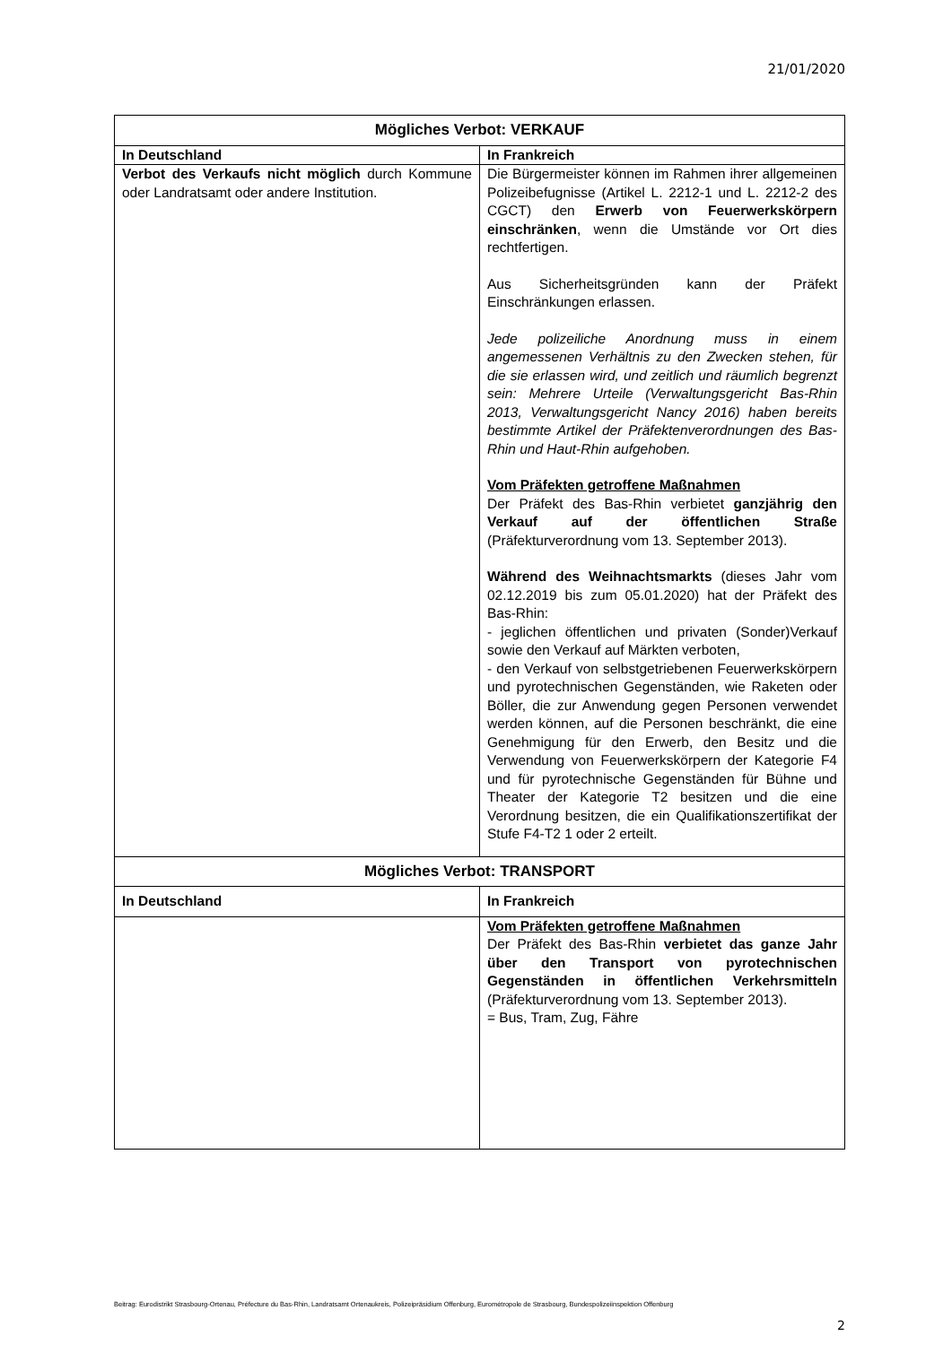21/01/2020
| Mögliches Verbot: VERKAUF | |
| --- | --- |
| In Deutschland | In Frankreich |
| Verbot des Verkaufs nicht möglich durch Kommune oder Landratsamt oder andere Institution. | Die Bürgermeister können im Rahmen ihrer allgemeinen Polizeibefugnisse (Artikel L. 2212-1 und L. 2212-2 des CGCT) den Erwerb von Feuerwerkskörpern einschränken , wenn die Umstände vor Ort dies rechtfertigen. Aus Sicherheitsgründen kann der Präfekt Einschränkungen erlassen. Jede polizeiliche Anordnung muss in einem angemessenen Verhältnis zu den Zwecken stehen, für die sie erlassen wird, und zeitlich und räumlich begrenzt sein: Mehrere Urteile (Verwaltungsgericht Bas-Rhin 2013, Verwaltungsgericht Nancy 2016) haben bereits bestimmte Artikel der Präfektenverordnungen des Bas-Rhin und Haut-Rhin aufgehoben. Vom Präfekten getroffene Maßnahmen Der Präfekt des Bas-Rhin verbietet ganzjährig den Verkauf auf der öffentlichen Straße (Präfekturverordnung vom 13. September 2013). Während des Weihnachtsmarkts (dieses Jahr vom 02.12.2019 bis zum 05.01.2020) hat der Präfekt des Bas-Rhin: - jeglichen öffentlichen und privaten (Sonder)Verkauf sowie den Verkauf auf Märkten verboten, - den Verkauf von selbstgetriebenen Feuerwerkskörpern und pyrotechnischen Gegenständen, wie Raketen oder Böller, die zur Anwendung gegen Personen verwendet werden können, auf die Personen beschränkt, die eine Genehmigung für den Erwerb, den Besitz und die Verwendung von Feuerwerkskörpern der Kategorie F4 und für pyrotechnische Gegenständen für Bühne und Theater der Kategorie T2 besitzen und die eine Verordnung besitzen, die ein Qualifikationszertifikat der Stufe F4-T2 1 oder 2 erteilt. |
| Mögliches Verbot: TRANSPORT | |
| In Deutschland | In Frankreich |
| | Vom Präfekten getroffene Maßnahmen Der Präfekt des Bas-Rhin verbietet das ganze Jahr über den Transport von pyrotechnischen Gegenständen in öffentlichen Verkehrsmitteln (Präfekturverordnung vom 13. September 2013). = Bus, Tram, Zug, Fähre |
Beitrag: Eurodistrikt Strasbourg-Ortenau, Préfecture du Bas-Rhin, Landratsamt Ortenaukreis, Polizeipräsidium Offenburg, Eurométropole de Strasbourg, Bundespolizeiinspektion Offenburg
2